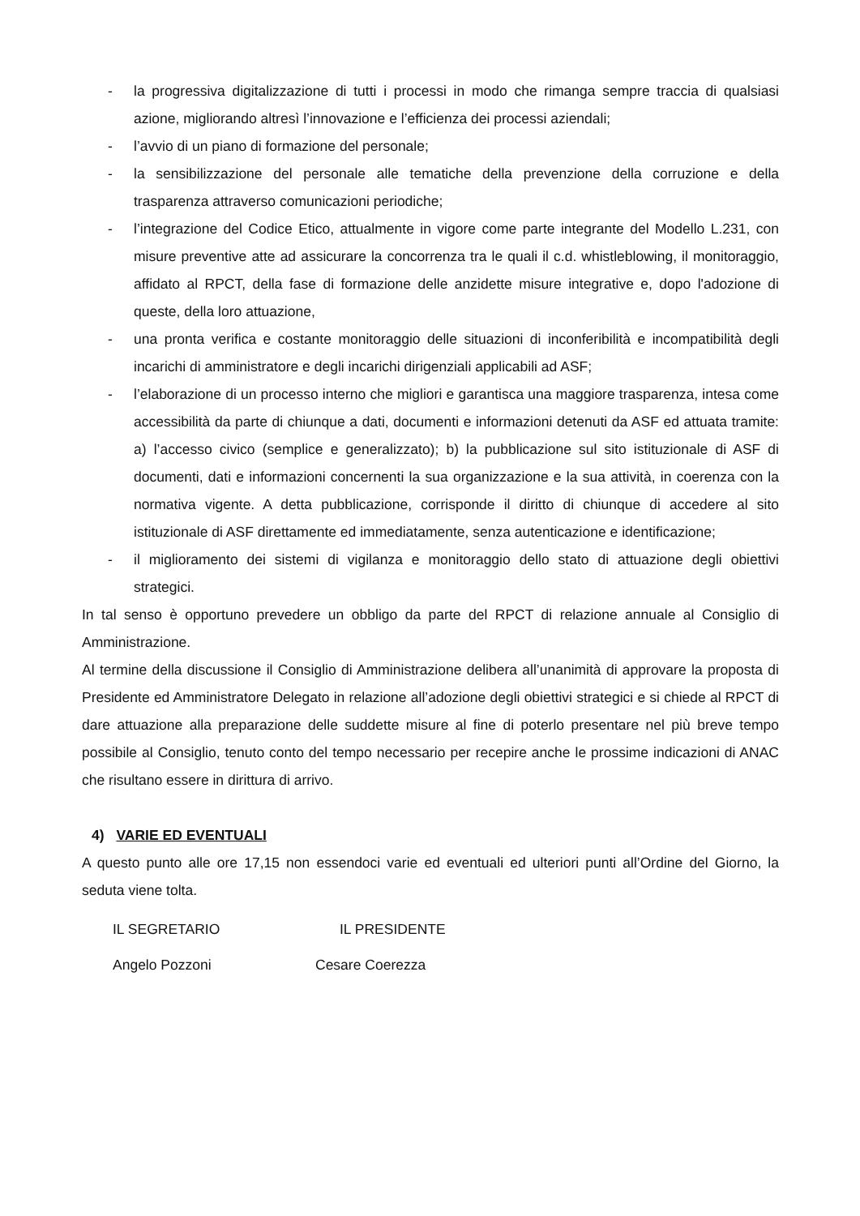- la progressiva digitalizzazione di tutti i processi in modo che rimanga sempre traccia di qualsiasi azione, migliorando altresì l’innovazione e l’efficienza dei processi aziendali;
- l’avvio di un piano di formazione del personale;
- la sensibilizzazione del personale alle tematiche della prevenzione della corruzione e della trasparenza attraverso comunicazioni periodiche;
- l’integrazione del Codice Etico, attualmente in vigore come parte integrante del Modello L.231, con misure preventive atte ad assicurare la concorrenza tra le quali il c.d. whistleblowing, il monitoraggio, affidato al RPCT, della fase di formazione delle anzidette misure integrative e, dopo l'adozione di queste, della loro attuazione,
- una pronta verifica e costante monitoraggio delle situazioni di inconferibilità e incompatibilità degli incarichi di amministratore e degli incarichi dirigenziali applicabili ad ASF;
- l’elaborazione di un processo interno che migliori e garantisca una maggiore trasparenza, intesa come accessibilità da parte di chiunque a dati, documenti e informazioni detenuti da ASF ed attuata tramite: a) l’accesso civico (semplice e generalizzato); b) la pubblicazione sul sito istituzionale di ASF di documenti, dati e informazioni concernenti la sua organizzazione e la sua attività, in coerenza con la normativa vigente. A detta pubblicazione, corrisponde il diritto di chiunque di accedere al sito istituzionale di ASF direttamente ed immediatamente, senza autenticazione e identificazione;
- il miglioramento dei sistemi di vigilanza e monitoraggio dello stato di attuazione degli obiettivi strategici.
In tal senso è opportuno prevedere un obbligo da parte del RPCT di relazione annuale al Consiglio di Amministrazione.
Al termine della discussione il Consiglio di Amministrazione delibera all’unanimità di approvare la proposta di Presidente ed Amministratore Delegato in relazione all’adozione degli obiettivi strategici e si chiede al RPCT di dare attuazione alla preparazione delle suddette misure al fine di poterlo presentare nel più breve tempo possibile al Consiglio, tenuto conto del tempo necessario per recepire anche le prossime indicazioni di ANAC che risultano essere in dirittura di arrivo.
4) VARIE ED EVENTUALI
A questo punto alle ore 17,15 non essendoci varie ed eventuali ed ulteriori punti all’Ordine del Giorno, la seduta viene tolta.
IL SEGRETARIO IL PRESIDENTE
Angelo Pozzoni Cesare Coerezza